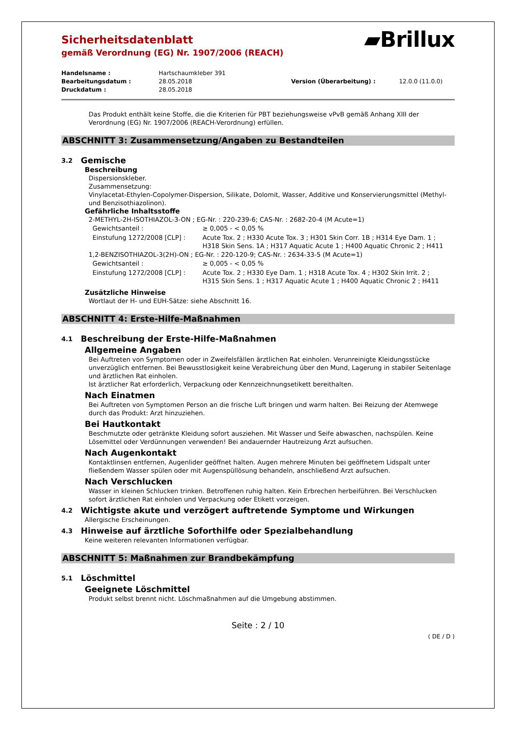Sicherheitsdatenblatt
gemäß Verordnung (EG) Nr. 1907/2006 (REACH)
▰Brillux
| Handelsname : | Hartschaumkleber 391 | | |
| Bearbeitungsdatum : | 28.05.2018 | Version (Überarbeitung) : | 12.0.0 (11.0.0) |
| Druckdatum : | 28.05.2018 | | |
Das Produkt enthält keine Stoffe, die die Kriterien für PBT beziehungsweise vPvB gemäß Anhang XIII der Verordnung (EG) Nr. 1907/2006 (REACH-Verordnung) erfüllen.
ABSCHNITT 3: Zusammensetzung/Angaben zu Bestandteilen
3.2 Gemische
Beschreibung
Dispersionskleber.
Zusammensetzung:
Vinylacetat-Ethylen-Copolymer-Dispersion, Silikate, Dolomit, Wasser, Additive und Konservierungsmittel (Methyl- und Benzisothiazolinon).
Gefährliche Inhaltsstoffe
2-METHYL-2H-ISOTHIAZOL-3-ON ; EG-Nr. : 220-239-6; CAS-Nr. : 2682-20-4 (M Acute=1)
| Gewichtsanteil : | ≥ 0,005 - < 0,05 % |
| Einstufung 1272/2008 [CLP] : | Acute Tox. 2 ; H330 Acute Tox. 3 ; H301 Skin Corr. 1B ; H314 Eye Dam. 1 ; H318 Skin Sens. 1A ; H317 Aquatic Acute 1 ; H400 Aquatic Chronic 2 ; H411 |
1,2-BENZISOTHIAZOL-3(2H)-ON ; EG-Nr. : 220-120-9; CAS-Nr. : 2634-33-5 (M Acute=1)
| Gewichtsanteil : | ≥ 0,005 - < 0,05 % |
| Einstufung 1272/2008 [CLP] : | Acute Tox. 2 ; H330 Eye Dam. 1 ; H318 Acute Tox. 4 ; H302 Skin Irrit. 2 ; H315 Skin Sens. 1 ; H317 Aquatic Acute 1 ; H400 Aquatic Chronic 2 ; H411 |
Zusätzliche Hinweise
Wortlaut der H- und EUH-Sätze: siehe Abschnitt 16.
ABSCHNITT 4: Erste-Hilfe-Maßnahmen
4.1 Beschreibung der Erste-Hilfe-Maßnahmen
Allgemeine Angaben
Bei Auftreten von Symptomen oder in Zweifelsfällen ärztlichen Rat einholen. Verunreinigte Kleidungsstücke unverzüglich entfernen. Bei Bewusstlosigkeit keine Verabreichung über den Mund, Lagerung in stabiler Seitenlage und ärztlichen Rat einholen.
Ist ärztlicher Rat erforderlich, Verpackung oder Kennzeichnungsetikett bereithalten.
Nach Einatmen
Bei Auftreten von Symptomen Person an die frische Luft bringen und warm halten. Bei Reizung der Atemwege durch das Produkt: Arzt hinzuziehen.
Bei Hautkontakt
Beschmutzte oder getränkte Kleidung sofort ausziehen. Mit Wasser und Seife abwaschen, nachspülen. Keine Lösemittel oder Verdünnungen verwenden! Bei andauernder Hautreizung Arzt aufsuchen.
Nach Augenkontakt
Kontaktlinsen entfernen, Augenlider geöffnet halten. Augen mehrere Minuten bei geöffnetem Lidspalt unter fließendem Wasser spülen oder mit Augenspüllösung behandeln, anschließend Arzt aufsuchen.
Nach Verschlucken
Wasser in kleinen Schlucken trinken. Betroffenen ruhig halten. Kein Erbrechen herbeiführen. Bei Verschlucken sofort ärztlichen Rat einholen und Verpackung oder Etikett vorzeigen.
4.2 Wichtigste akute und verzögert auftretende Symptome und Wirkungen
Allergische Erscheinungen.
4.3 Hinweise auf ärztliche Soforthilfe oder Spezialbehandlung
Keine weiteren relevanten Informationen verfügbar.
ABSCHNITT 5: Maßnahmen zur Brandbekämpfung
5.1 Löschmittel
Geeignete Löschmittel
Produkt selbst brennt nicht. Löschmaßnahmen auf die Umgebung abstimmen.
Seite : 2 / 10
( DE / D )